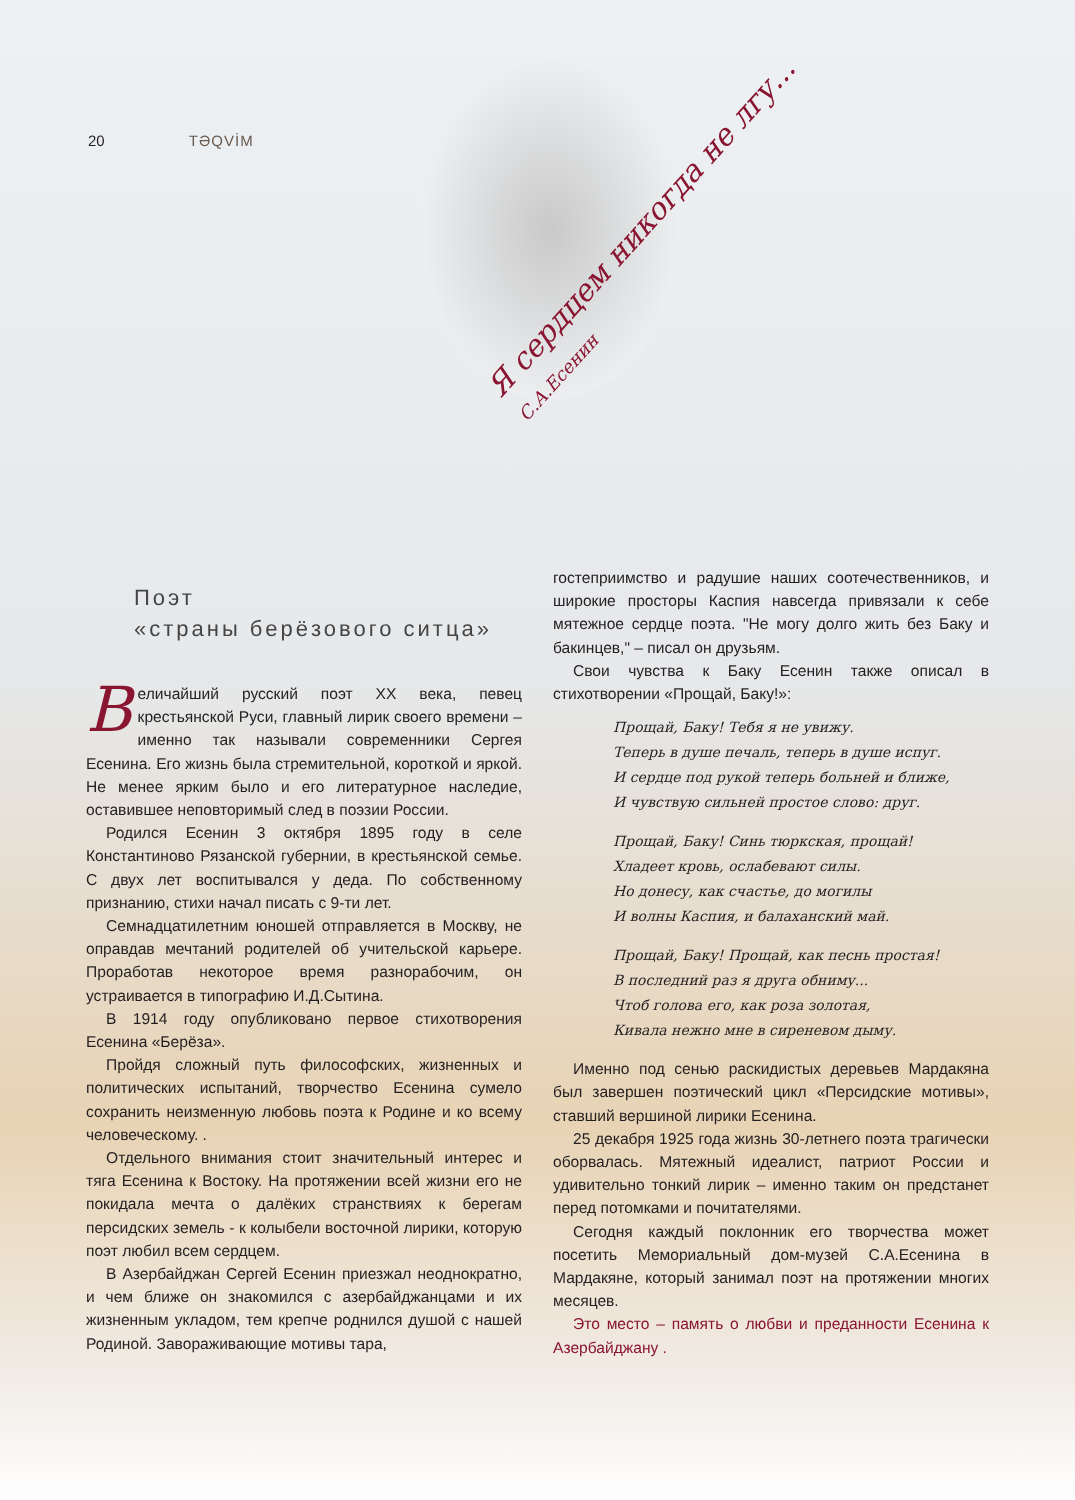20 TƏQVİM
Я сердцем никогда не лгу... С.А.Есенин
Поэт
«страны берёзового ситца»
Величайший русский поэт XX века, певец крестьянской Руси, главный лирик своего времени – именно так называли современники Сергея Есенина. Его жизнь была стремительной, короткой и яркой. Не менее ярким было и его литературное наследие, оставившее неповторимый след в поэзии России.
Родился Есенин 3 октября 1895 году в селе Константиново Рязанской губернии, в крестьянской семье. С двух лет воспитывался у деда. По собственному признанию, стихи начал писать с 9-ти лет.
Семнадцатилетним юношей отправляется в Москву, не оправдав мечтаний родителей об учительской карьере. Проработав некоторое время разнорабочим, он устраивается в типографию И.Д.Сытина.
В 1914 году опубликовано первое стихотворения Есенина «Берёза».
Пройдя сложный путь философских, жизненных и политических испытаний, творчество Есенина сумело сохранить неизменную любовь поэта к Родине и ко всему человеческому. .
Отдельного внимания стоит значительный интерес и тяга Есенина к Востоку. На протяжении всей жизни его не покидала мечта о далёких странствиях к берегам персидских земель - к колыбели восточной лирики, которую поэт любил всем сердцем.
В Азербайджан Сергей Есенин приезжал неоднократно, и чем ближе он знакомился с азербайджанцами и их жизненным укладом, тем крепче роднился душой с нашей Родиной. Завораживающие мотивы тара,
гостеприимство и радушие наших соотечественников, и широкие просторы Каспия навсегда привязали к себе мятежное сердце поэта. "Не могу долго жить без Баку и бакинцев," – писал он друзьям.
Свои чувства к Баку Есенин также описал в стихотворении «Прощай, Баку!»:
Прощай, Баку! Тебя я не увижу.
Теперь в душе печаль, теперь в душе испуг.
И сердце под рукой теперь больней и ближе,
И чувствую сильней простое слово: друг.
Прощай, Баку! Синь тюркская, прощай!
Хладеет кровь, ослабевают силы.
Но донесу, как счастье, до могилы
И волны Каспия, и балаханский май.
Прощай, Баку! Прощай, как песнь простая!
В последний раз я друга обниму...
Чтоб голова его, как роза золотая,
Кивала нежно мне в сиреневом дыму.
Именно под сенью раскидистых деревьев Мардакяна был завершен поэтический цикл «Персидские мотивы», ставший вершиной лирики Есенина.
25 декабря 1925 года жизнь 30-летнего поэта трагически оборвалась. Мятежный идеалист, патриот России и удивительно тонкий лирик – именно таким он предстанет перед потомками и почитателями.
Сегодня каждый поклонник его творчества может посетить Мемориальный дом-музей С.А.Есенина в Мардакяне, который занимал поэт на протяжении многих месяцев.
Это место – память о любви и преданности Есенина к Азербайджану .